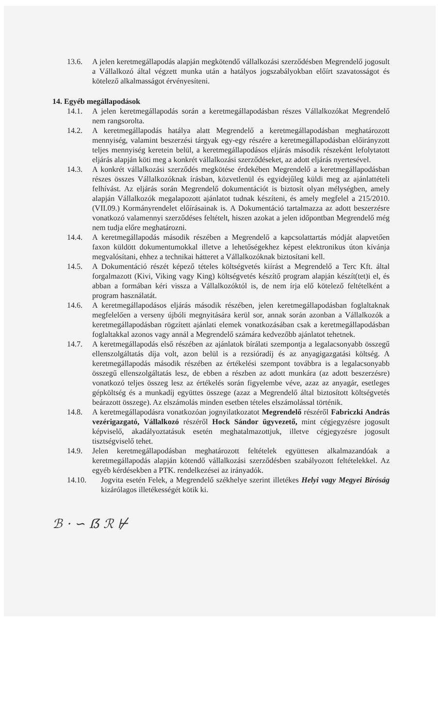13.6. A jelen keretmegállapodás alapján megkötendő vállalkozási szerződésben Megrendelő jogosult a Vállalkozó által végzett munka után a hatályos jogszabályokban előírt szavatosságot és kötelező alkalmasságot érvényesíteni.
14. Egyéb megállapodások
14.1. A jelen keretmegállapodás során a keretmegállapodásban részes Vállalkozókat Megrendelő nem rangsorolta.
14.2. A keretmegállapodás hatálya alatt Megrendelő a keretmegállapodásban meghatározott mennyiség, valamint beszerzési tárgyak egy-egy részére a keretmegállapodásban előirányzott teljes mennyiség keretein belül, a keretmegállapodásos eljárás második részeként lefolytatott eljárás alapján köti meg a konkrét vállalkozási szerződéseket, az adott eljárás nyertesével.
14.3. A konkrét vállalkozási szerződés megkötése érdekében Megrendelő a keretmegállapodásban részes összes Vállalkozóknak írásban, közvetlenül és egyidejűleg küldi meg az ajánlattételi felhívást. Az eljárás során Megrendelő dokumentációt is biztosít olyan mélységben, amely alapján Vállalkozók megalapozott ajánlatot tudnak készíteni, és amely megfelel a 215/2010. (VII.09.) Kormányrendelet előírásainak is. A Dokumentáció tartalmazza az adott beszerzésre vonatkozó valamennyi szerződéses feltételt, hiszen azokat a jelen időpontban Megrendelő még nem tudja előre meghatározni.
14.4. A keretmegállapodás második részében a Megrendelő a kapcsolattartás módját alapvetően faxon küldött dokumentumokkal illetve a lehetőségekhez képest elektronikus úton kívánja megvalósítani, ehhez a technikai hátteret a Vállalkozóknak biztosítani kell.
14.5. A Dokumentáció részét képező tételes költségvetés kiírást a Megrendelő a Terc Kft. által forgalmazott (Kivi, Viking vagy King) költségvetés készítő program alapján készít(tet)i el, és abban a formában kéri vissza a Vállalkozóktól is, de nem írja elő kötelező feltételként a program használatát.
14.6. A keretmegállapodásos eljárás második részében, jelen keretmegállapodásban foglaltaknak megfelelően a verseny újbóli megnyitására kerül sor, annak során azonban a Vállalkozók a keretmegállapodásban rögzített ajánlati elemek vonatkozásában csak a keretmegállapodásban foglaltakkal azonos vagy annál a Megrendelő számára kedvezőbb ajánlatot tehetnek.
14.7. A keretmegállapodás első részében az ajánlatok bírálati szempontja a legalacsonyabb összegű ellenszolgáltatás díja volt, azon belül is a rezsióradíj és az anyagigazgatási költség. A keretmegállapodás második részében az értékelési szempont továbbra is a legalacsonyabb összegű ellenszolgáltatás lesz, de ebben a részben az adott munkára (az adott beszerzésre) vonatkozó teljes összeg lesz az értékelés során figyelembe véve, azaz az anyagár, esetleges gépköltség és a munkadíj együttes összege (azaz a Megrendelő által biztosított költségvetés beárazott összege). Az elszámolás minden esetben tételes elszámolással történik.
14.8. A keretmegállapodásra vonatkozóan jognyilatkozatot Megrendelő részéről Fabriczki András vezérigazgató, Vállalkozó részéről Hock Sándor ügyvezető, mint cégjegyzésre jogosult képviselő, akadályoztatásuk esetén meghatalmazottjuk, illetve cégjegyzésre jogosult tisztségviselő tehet.
14.9. Jelen keretmegállapodásban meghatározott feltételek együttesen alkalmazandóak a keretmegállapodás alapján kötendő vállalkozási szerződésben szabályozott feltételekkel. Az egyéb kérdésekben a PTK. rendelkezései az irányadók.
14.10. Jogvita esetén Felek, a Megrendelő székhelye szerint illetékes Helyi vagy Megyei Bíróság kizárólagos illetékességét kötik ki.
ℬ · ∽ ẞ ℛ ⊬